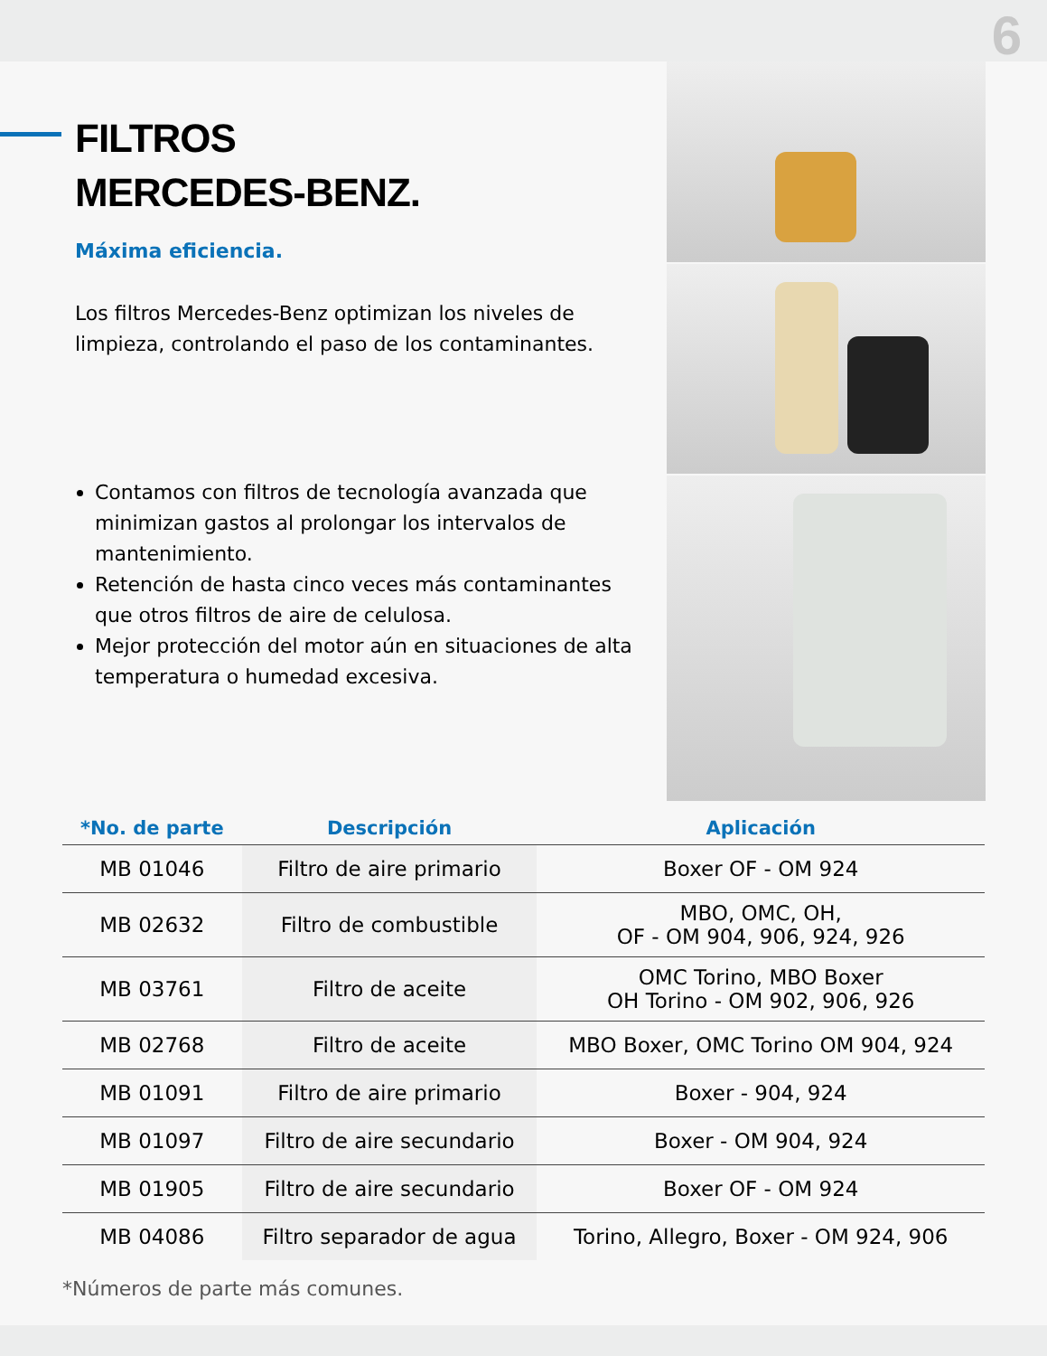6
FILTROS
MERCEDES-BENZ.
Máxima eficiencia.
Los filtros Mercedes-Benz optimizan los niveles de limpieza, controlando el paso de los contaminantes.
Contamos con filtros de tecnología avanzada que minimizan gastos al prolongar los intervalos de mantenimiento.
Retención de hasta cinco veces más contaminantes que otros filtros de aire de celulosa.
Mejor protección del motor aún en situaciones de alta temperatura o humedad excesiva.
| *No. de parte | Descripción | Aplicación |
| --- | --- | --- |
| MB 01046 | Filtro de aire primario | Boxer OF - OM 924 |
| MB 02632 | Filtro de combustible | MBO, OMC, OH, OF - OM 904, 906, 924, 926 |
| MB 03761 | Filtro de aceite | OMC Torino, MBO Boxer OH Torino - OM 902, 906, 926 |
| MB 02768 | Filtro de aceite | MBO Boxer, OMC Torino OM 904, 924 |
| MB 01091 | Filtro de aire primario | Boxer - 904, 924 |
| MB 01097 | Filtro de aire secundario | Boxer - OM 904, 924 |
| MB 01905 | Filtro de aire secundario | Boxer OF - OM 924 |
| MB 04086 | Filtro separador de agua | Torino, Allegro, Boxer - OM 924, 906 |
*Números de parte más comunes.